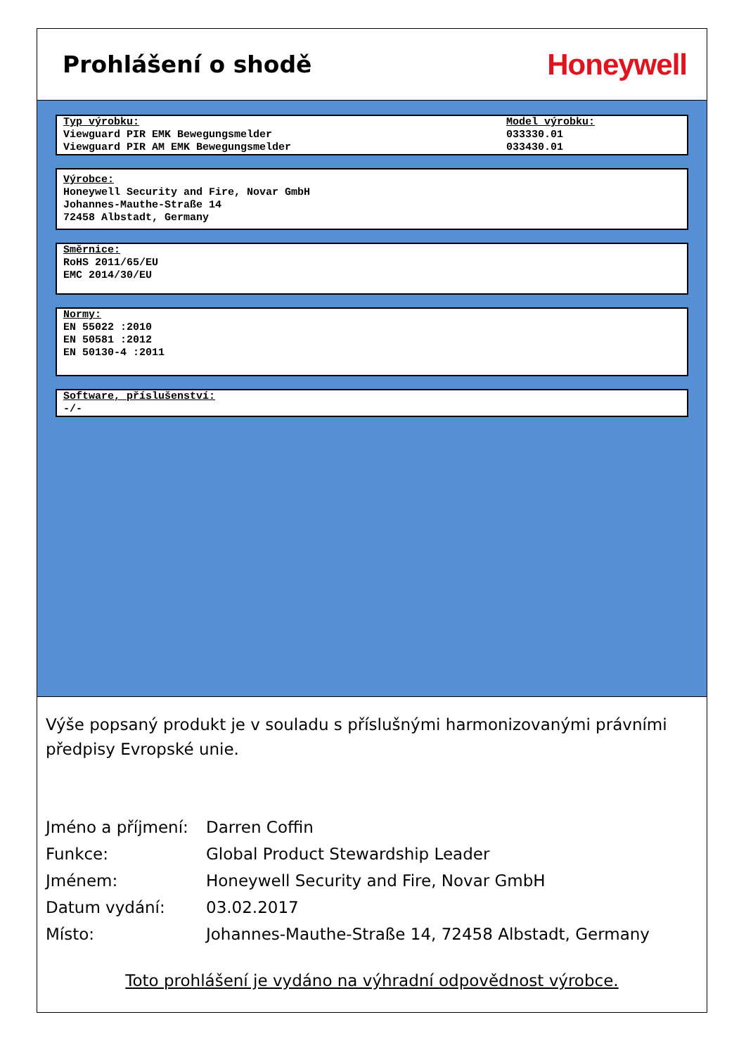Prohlášení o shodě
Honeywell
Typ výrobku:
Viewguard PIR EMK Bewegungsmelder
Viewguard PIR AM EMK Bewegungsmelder
Model výrobku:
033330.01
033430.01
Výrobce:
Honeywell Security and Fire, Novar GmbH
Johannes-Mauthe-Straße 14
72458 Albstadt, Germany
Směrnice:
RoHS 2011/65/EU
EMC 2014/30/EU
Normy:
EN 55022 :2010
EN 50581 :2012
EN 50130-4 :2011
Software, příslušenství:
-/-
Výše popsaný produkt je v souladu s příslušnými harmonizovanými právními předpisy Evropské unie.
Jméno a příjmení:
Darren Coffin
Funkce: Global Product Stewardship Leader
Jménem: Honeywell Security and Fire, Novar GmbH
Datum vydání: 03.02.2017
Místo: Johannes-Mauthe-Straße 14, 72458 Albstadt, Germany
Toto prohlášení je vydáno na výhradní odpovědnost výrobce.